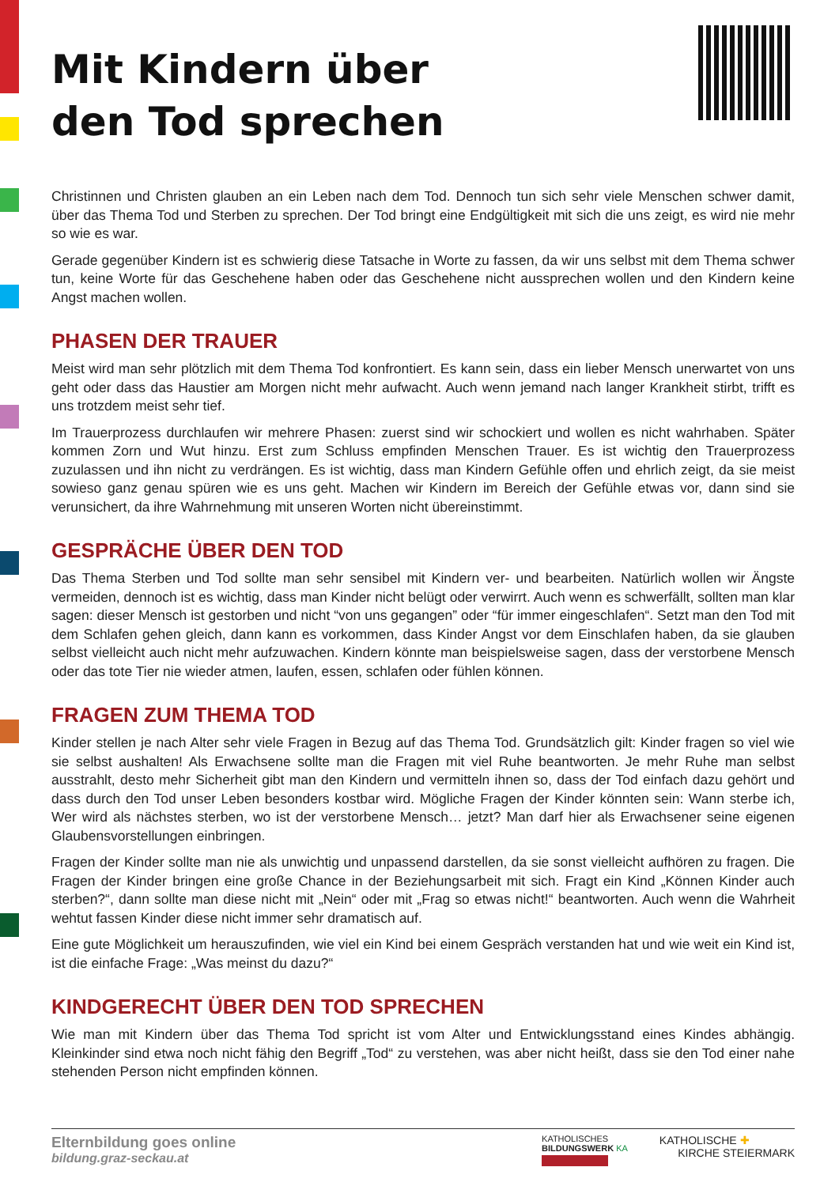Mit Kindern über
den Tod sprechen
Christinnen und Christen glauben an ein Leben nach dem Tod. Dennoch tun sich sehr viele Menschen schwer damit, über das Thema Tod und Sterben zu sprechen. Der Tod bringt eine Endgültigkeit mit sich die uns zeigt, es wird nie mehr so wie es war.
Gerade gegenüber Kindern ist es schwierig diese Tatsache in Worte zu fassen, da wir uns selbst mit dem Thema schwer tun, keine Worte für das Geschehene haben oder das Geschehene nicht aussprechen wollen und den Kindern keine Angst machen wollen.
PHASEN DER TRAUER
Meist wird man sehr plötzlich mit dem Thema Tod konfrontiert. Es kann sein, dass ein lieber Mensch unerwartet von uns geht oder dass das Haustier am Morgen nicht mehr aufwacht. Auch wenn jemand nach langer Krankheit stirbt, trifft es uns trotzdem meist sehr tief.
Im Trauerprozess durchlaufen wir mehrere Phasen: zuerst sind wir schockiert und wollen es nicht wahrhaben. Später kommen Zorn und Wut hinzu. Erst zum Schluss empfinden Menschen Trauer. Es ist wichtig den Trauer­prozess zuzulassen und ihn nicht zu verdrängen. Es ist wichtig, dass man Kindern Gefühle offen und ehrlich zeigt, da sie meist sowieso ganz genau spüren wie es uns geht. Machen wir Kindern im Bereich der Gefühle etwas vor, dann sind sie verunsichert, da ihre Wahrnehmung mit unseren Worten nicht übereinstimmt.
GESPRÄCHE ÜBER DEN TOD
Das Thema Sterben und Tod sollte man sehr sensibel mit Kindern ver- und bearbeiten. Natürlich wollen wir Ängste vermeiden, dennoch ist es wichtig, dass man Kinder nicht belügt oder verwirrt. Auch wenn es schwerfällt, sollten man klar sagen: dieser Mensch ist gestorben und nicht “von uns gegangen” oder “für immer eingeschlafen“. Setzt man den Tod mit dem Schlafen gehen gleich, dann kann es vorkommen, dass Kinder Angst vor dem Einschlafen haben, da sie glauben selbst vielleicht auch nicht mehr aufzuwachen. Kindern könnte man beispielsweise sagen, dass der verstorbene Mensch oder das tote Tier nie wieder atmen, laufen, essen, schlafen oder fühlen können.
FRAGEN ZUM THEMA TOD
Kinder stellen je nach Alter sehr viele Fragen in Bezug auf das Thema Tod. Grundsätzlich gilt: Kinder fragen so viel wie sie selbst aushalten! Als Erwachsene sollte man die Fragen mit viel Ruhe beantworten. Je mehr Ruhe man selbst ausstrahlt, desto mehr Sicherheit gibt man den Kindern und vermitteln ihnen so, dass der Tod einfach dazu gehört und dass durch den Tod unser Leben besonders kostbar wird. Mögliche Fragen der Kinder könnten sein: Wann sterbe ich, Wer wird als nächstes sterben, wo ist der verstorbene Mensch… jetzt? Man darf hier als Erwachsener seine eigenen Glaubensvorstellungen einbringen.
Fragen der Kinder sollte man nie als unwichtig und unpassend darstellen, da sie sonst vielleicht aufhören zu fragen. Die Fragen der Kinder bringen eine große Chance in der Beziehungsarbeit mit sich. Fragt ein Kind „Können Kinder auch sterben?“, dann sollte man diese nicht mit „Nein“ oder mit „Frag so etwas nicht!“ beantworten. Auch wenn die Wahrheit wehtut fassen Kinder diese nicht immer sehr dramatisch auf.
Eine gute Möglichkeit um herauszufinden, wie viel ein Kind bei einem Gespräch verstanden hat und wie weit ein Kind ist, ist die einfache Frage: „Was meinst du dazu?“
KINDGERECHT ÜBER DEN TOD SPRECHEN
Wie man mit Kindern über das Thema Tod spricht ist vom Alter und Entwicklungsstand eines Kindes abhängig. Kleinkinder sind etwa noch nicht fähig den Begriff „Tod“ zu verstehen, was aber nicht heißt, dass sie den Tod einer nahe stehenden Person nicht empfinden können.
Elternbildung goes online
bildung.graz-seckau.at
KATHOLISCHES
BILDUNGSWERK KA
KATHOLISCHE ✚
KIRCHE STEIERMARK